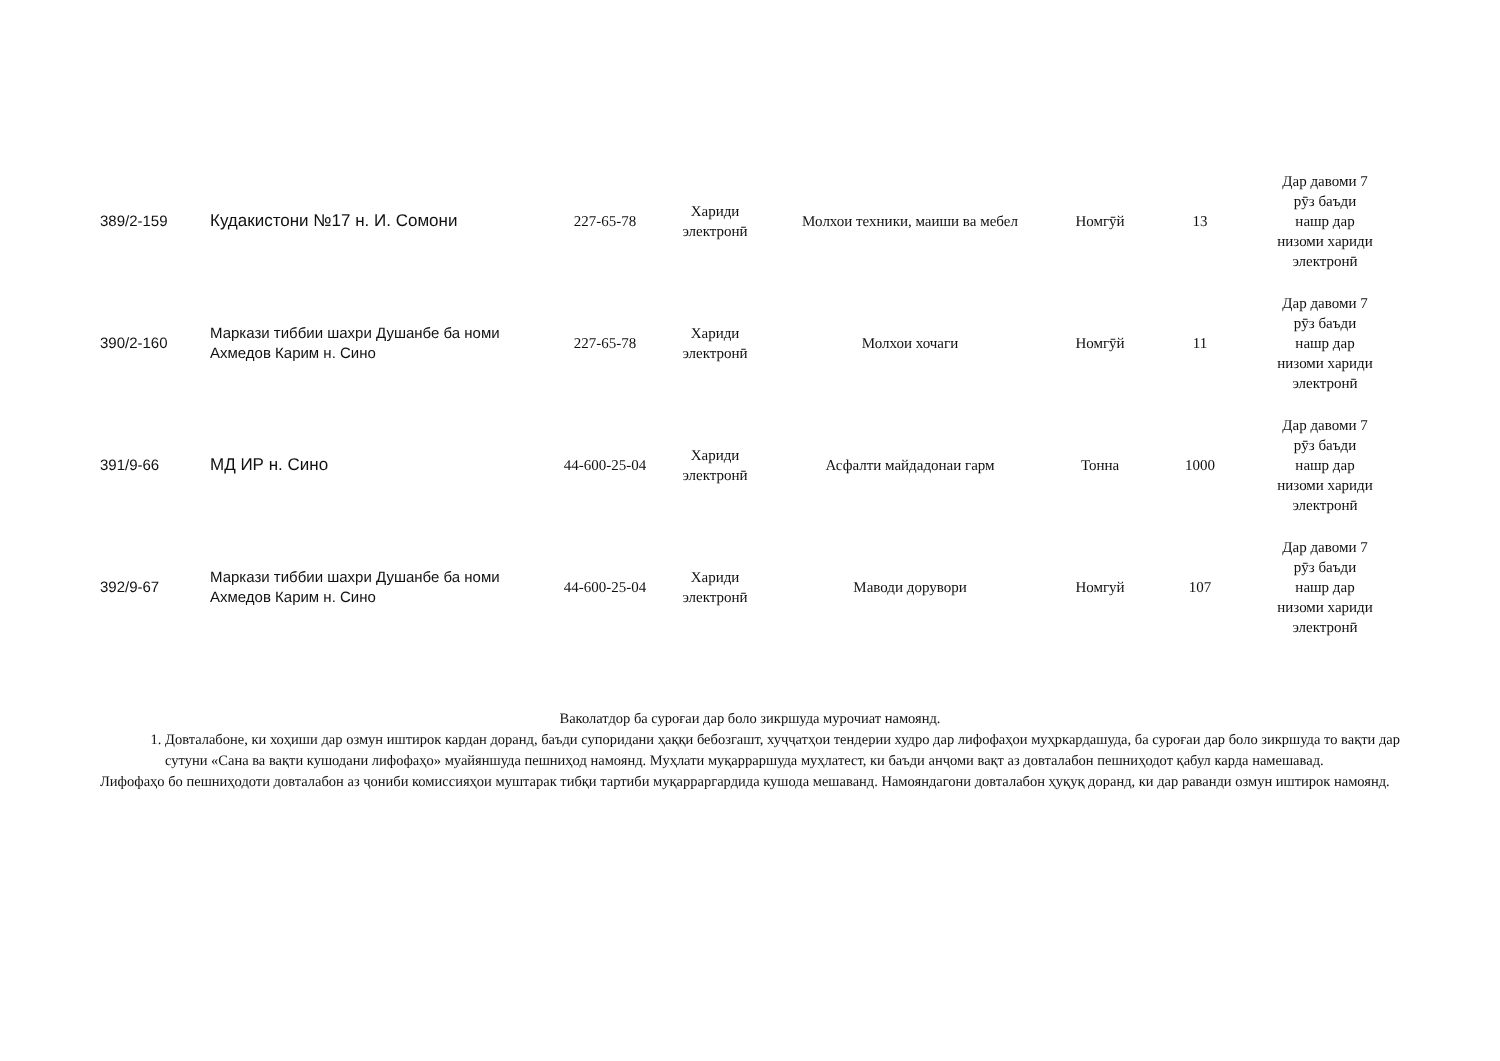| 389/2-159 | Кудакистони №17 н. И. Сомони | 227-65-78 | Хариди электронӣ | Молхои техники, маиши ва мебел | Номгӯй | 13 | Дар давоми 7 рӯз баъди нашр дар низоми хариди электронӣ |
| 390/2-160 | Маркази тиббии шахри Душанбе ба номи Ахмедов Карим н. Сино | 227-65-78 | Хариди электронӣ | Молхои хочаги | Номгӯй | 11 | Дар давоми 7 рӯз баъди нашр дар низоми хариди электронӣ |
| 391/9-66 | МД ИР н. Сино | 44-600-25-04 | Хариди электронӣ | Асфалти майдадонаи гарм | Тонна | 1000 | Дар давоми 7 рӯз баъди нашр дар низоми хариди электронӣ |
| 392/9-67 | Маркази тиббии шахри Душанбе ба номи Ахмедов Карим н. Сино | 44-600-25-04 | Хариди электронӣ | Маводи дорувори | Номгуй | 107 | Дар давоми 7 рӯз баъди нашр дар низоми хариди электронӣ |
Ваколатдор ба суроғаи дар боло зикршуда мурочиат намоянд.
1. Довталабоне, ки хоҳиши дар озмун иштирок кардан доранд, баъди супоридани ҳаққи бебозгашт, хуҷҷатҳои тендерии худро дар лифофаҳои муҳркардашуда, ба суроғаи дар боло зикршуда то вақти дар сутуни «Сана ва вақти кушодани лифофаҳо» муайяншуда пешниҳод намоянд. Муҳлати муқарраршуда муҳлатест, ки баъди анҷоми вақт аз довталабон пешниҳодот қабул карда намешавад.
Лифофаҳо бо пешниҳодоти довталабон аз ҷониби комиссияҳои муштарак тибқи тартиби муқарраргардида кушода мешаванд. Намояндагони довталабон ҳуқуқ доранд, ки дар раванди озмун иштирок намоянд.